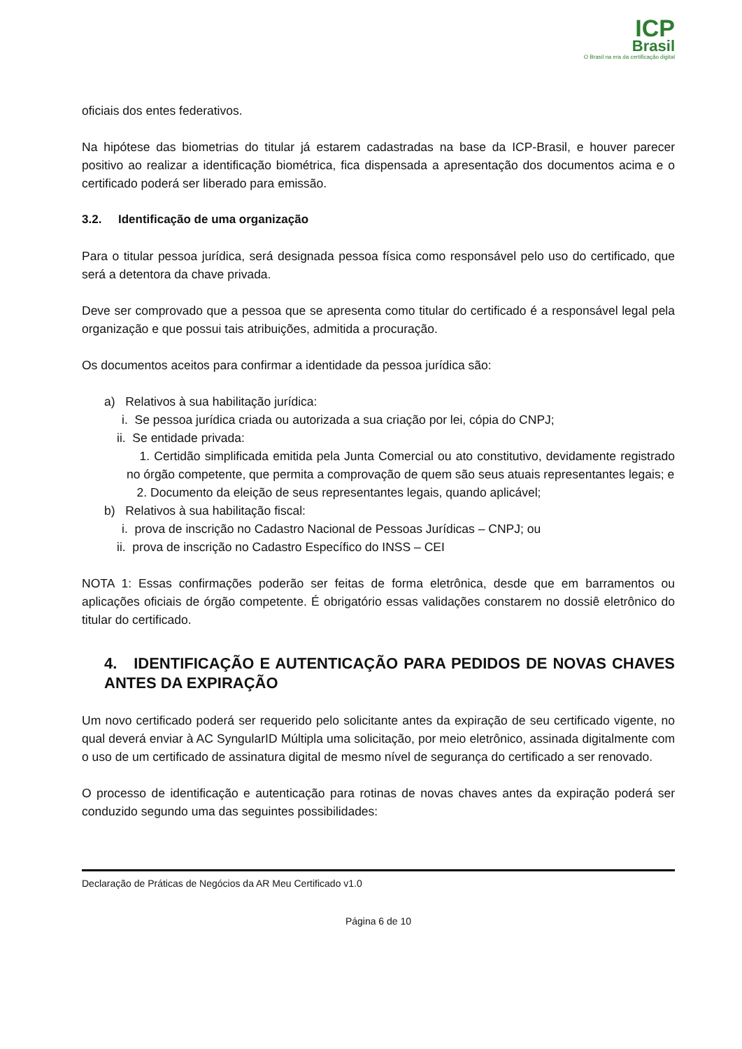ICP
Brasil
O Brasil na era da certificação digital
oficiais dos entes federativos.
Na hipótese das biometrias do titular já estarem cadastradas na base da ICP-Brasil, e houver parecer positivo ao realizar a identificação biométrica, fica dispensada a apresentação dos documentos acima e o certificado poderá ser liberado para emissão.
3.2. Identificação de uma organização
Para o titular pessoa jurídica, será designada pessoa física como responsável pelo uso do certificado, que será a detentora da chave privada.
Deve ser comprovado que a pessoa que se apresenta como titular do certificado é a responsável legal pela organização e que possui tais atribuições, admitida a procuração.
Os documentos aceitos para confirmar a identidade da pessoa jurídica são:
a) Relativos à sua habilitação jurídica:
i. Se pessoa jurídica criada ou autorizada a sua criação por lei, cópia do CNPJ;
ii. Se entidade privada:
1. Certidão simplificada emitida pela Junta Comercial ou ato constitutivo, devidamente registrado no órgão competente, que permita a comprovação de quem são seus atuais representantes legais; e
2. Documento da eleição de seus representantes legais, quando aplicável;
b) Relativos à sua habilitação fiscal:
i. prova de inscrição no Cadastro Nacional de Pessoas Jurídicas – CNPJ; ou
ii. prova de inscrição no Cadastro Específico do INSS – CEI
NOTA 1: Essas confirmações poderão ser feitas de forma eletrônica, desde que em barramentos ou aplicações oficiais de órgão competente. É obrigatório essas validações constarem no dossiê eletrônico do titular do certificado.
4. IDENTIFICAÇÃO E AUTENTICAÇÃO PARA PEDIDOS DE NOVAS CHAVES ANTES DA EXPIRAÇÃO
Um novo certificado poderá ser requerido pelo solicitante antes da expiração de seu certificado vigente, no qual deverá enviar à AC SyngularID Múltipla uma solicitação, por meio eletrônico, assinada digitalmente com o uso de um certificado de assinatura digital de mesmo nível de segurança do certificado a ser renovado.
O processo de identificação e autenticação para rotinas de novas chaves antes da expiração poderá ser conduzido segundo uma das seguintes possibilidades:
Declaração de Práticas de Negócios da AR Meu Certificado v1.0
Página 6 de 10